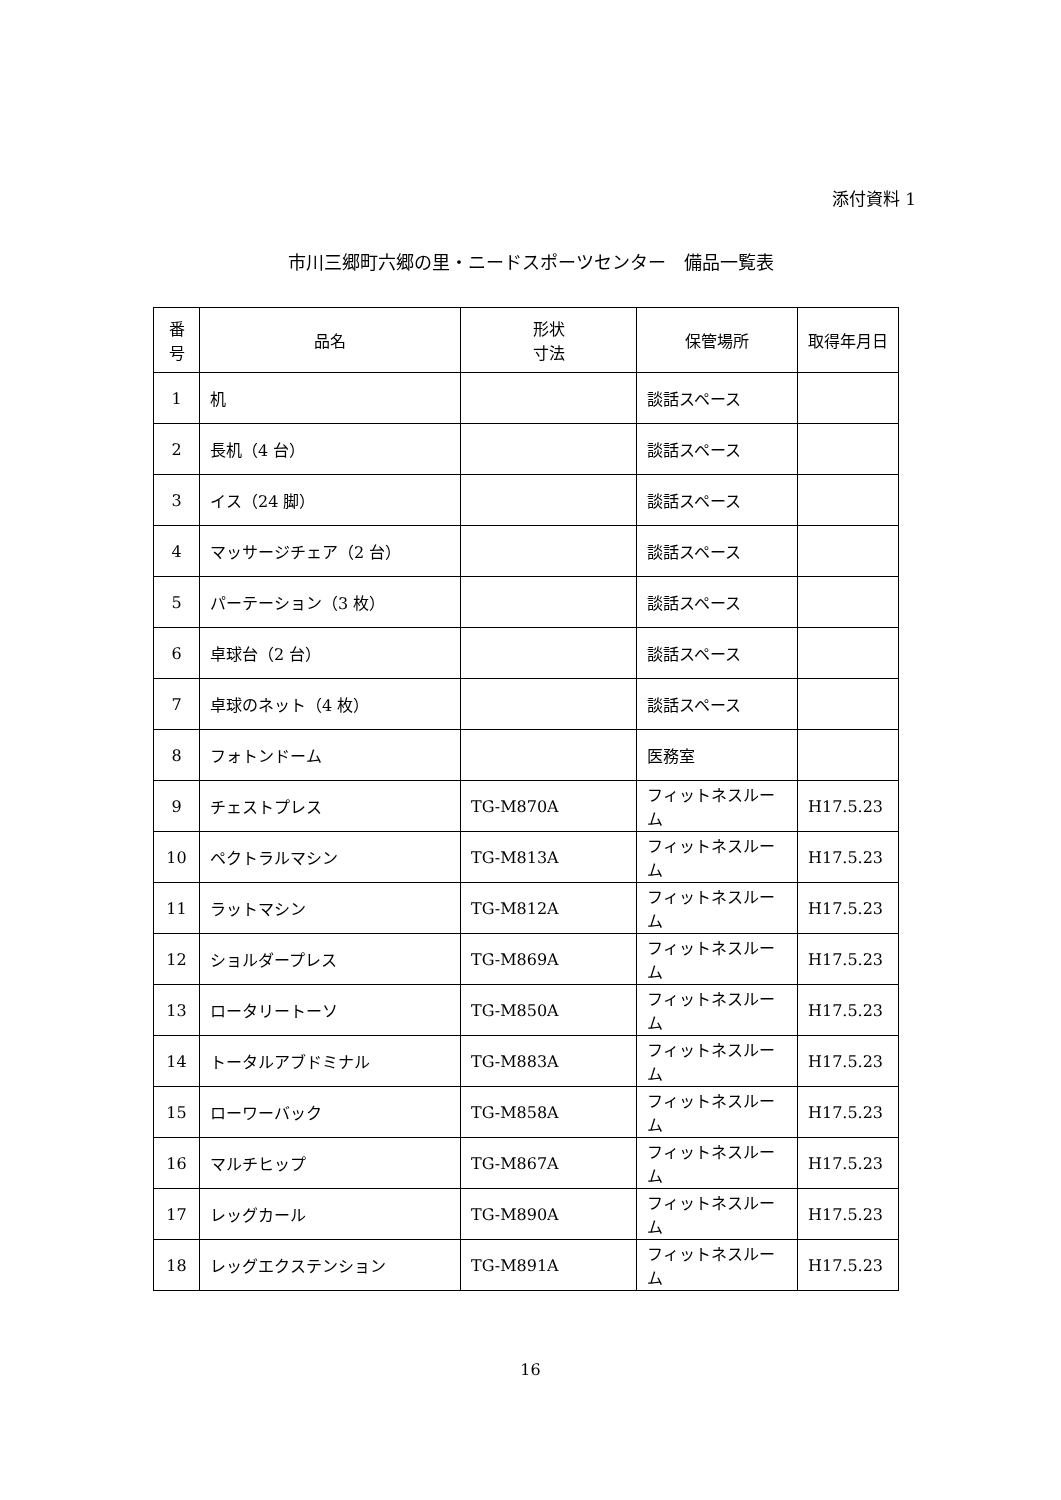添付資料 1
市川三郷町六郷の里・ニードスポーツセンター　備品一覧表
| 番号 | 品名 | 形状 寸法 | 保管場所 | 取得年月日 |
| --- | --- | --- | --- | --- |
| 1 | 机 | | 談話スペース | |
| 2 | 長机（4 台） | | 談話スペース | |
| 3 | イス（24 脚） | | 談話スペース | |
| 4 | マッサージチェア（2 台） | | 談話スペース | |
| 5 | パーテーション（3 枚） | | 談話スペース | |
| 6 | 卓球台（2 台） | | 談話スペース | |
| 7 | 卓球のネット（4 枚） | | 談話スペース | |
| 8 | フォトンドーム | | 医務室 | |
| 9 | チェストプレス | TG-M870A | フィットネスルーム | H17.5.23 |
| 10 | ペクトラルマシン | TG-M813A | フィットネスルーム | H17.5.23 |
| 11 | ラットマシン | TG-M812A | フィットネスルーム | H17.5.23 |
| 12 | ショルダープレス | TG-M869A | フィットネスルーム | H17.5.23 |
| 13 | ロータリートーソ | TG-M850A | フィットネスルーム | H17.5.23 |
| 14 | トータルアブドミナル | TG-M883A | フィットネスルーム | H17.5.23 |
| 15 | ローワーバック | TG-M858A | フィットネスルーム | H17.5.23 |
| 16 | マルチヒップ | TG-M867A | フィットネスルーム | H17.5.23 |
| 17 | レッグカール | TG-M890A | フィットネスルーム | H17.5.23 |
| 18 | レッグエクステンション | TG-M891A | フィットネスルーム | H17.5.23 |
16